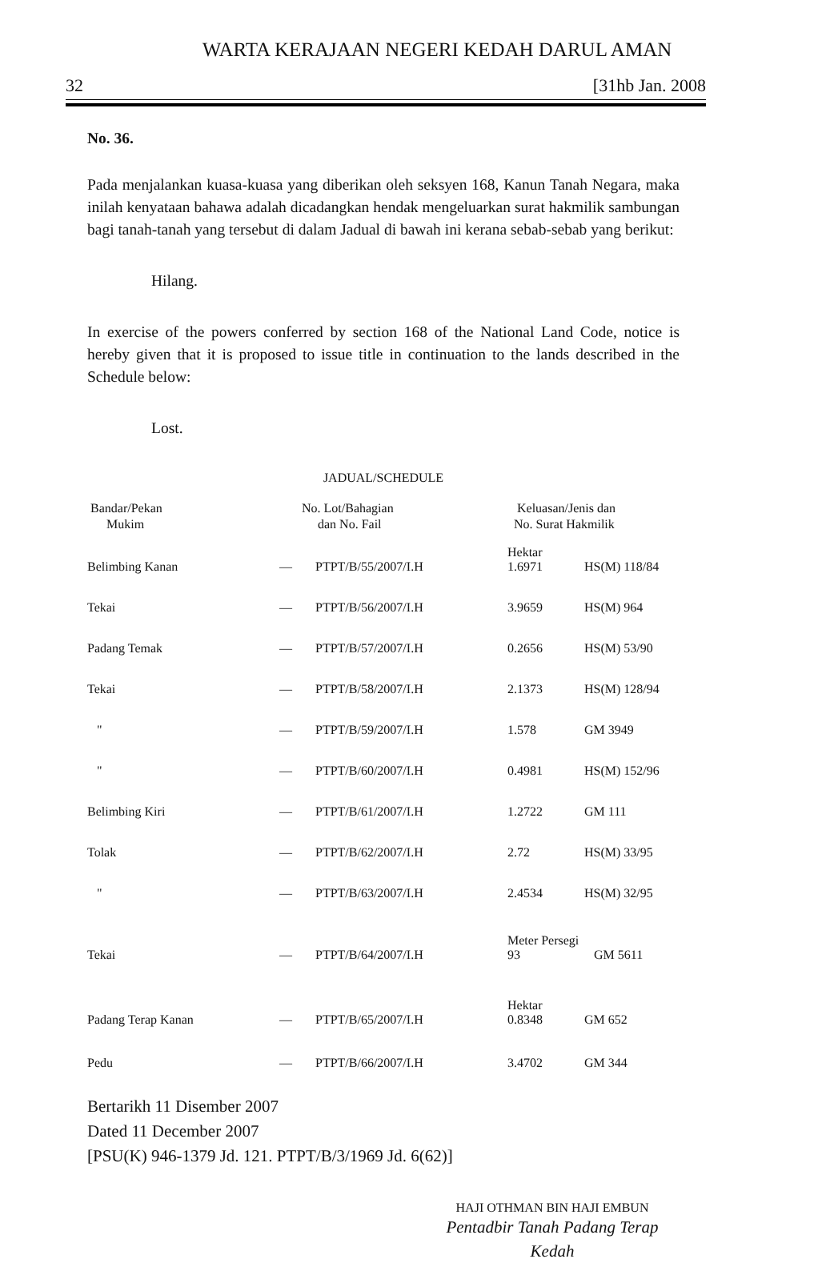WARTA KERAJAAN NEGERI KEDAH DARUL AMAN
32 [31hb Jan. 2008
No. 36.
Pada menjalankan kuasa-kuasa yang diberikan oleh seksyen 168, Kanun Tanah Negara, maka inilah kenyataan bahawa adalah dicadangkan hendak mengeluarkan surat hakmilik sambungan bagi tanah-tanah yang tersebut di dalam Jadual di bawah ini kerana sebab-sebab yang berikut:
Hilang.
In exercise of the powers conferred by section 168 of the National Land Code, notice is hereby given that it is proposed to issue title in continuation to the lands described in the Schedule below:
Lost.
JADUAL/SCHEDULE
| Bandar/Pekan Mukim | No. Lot/Bahagian dan No. Fail | | Keluasan/Jenis dan No. Surat Hakmilik | |
| --- | --- | --- | --- | --- |
| Belimbing Kanan | — | PTPT/B/55/2007/I.H | Hektar 1.6971 | HS(M) 118/84 |
| Tekai | — | PTPT/B/56/2007/I.H | 3.9659 | HS(M) 964 |
| Padang Temak | — | PTPT/B/57/2007/I.H | 0.2656 | HS(M) 53/90 |
| Tekai | — | PTPT/B/58/2007/I.H | 2.1373 | HS(M) 128/94 |
| " | — | PTPT/B/59/2007/I.H | 1.578 | GM 3949 |
| " | — | PTPT/B/60/2007/I.H | 0.4981 | HS(M) 152/96 |
| Belimbing Kiri | — | PTPT/B/61/2007/I.H | 1.2722 | GM 111 |
| Tolak | — | PTPT/B/62/2007/I.H | 2.72 | HS(M) 33/95 |
| " | — | PTPT/B/63/2007/I.H | 2.4534 | HS(M) 32/95 |
| Tekai | — | PTPT/B/64/2007/I.H | Meter Persegi 93 GM 5611 | |
| Padang Terap Kanan | — | PTPT/B/65/2007/I.H | Hektar 0.8348 | GM 652 |
| Pedu | — | PTPT/B/66/2007/I.H | 3.4702 | GM 344 |
Bertarikh 11 Disember 2007
Dated 11 December 2007
[PSU(K) 946-1379 Jd. 121. PTPT/B/3/1969 Jd. 6(62)]
HAJI OTHMAN BIN HAJI EMBUN
Pentadbir Tanah Padang Terap
Kedah